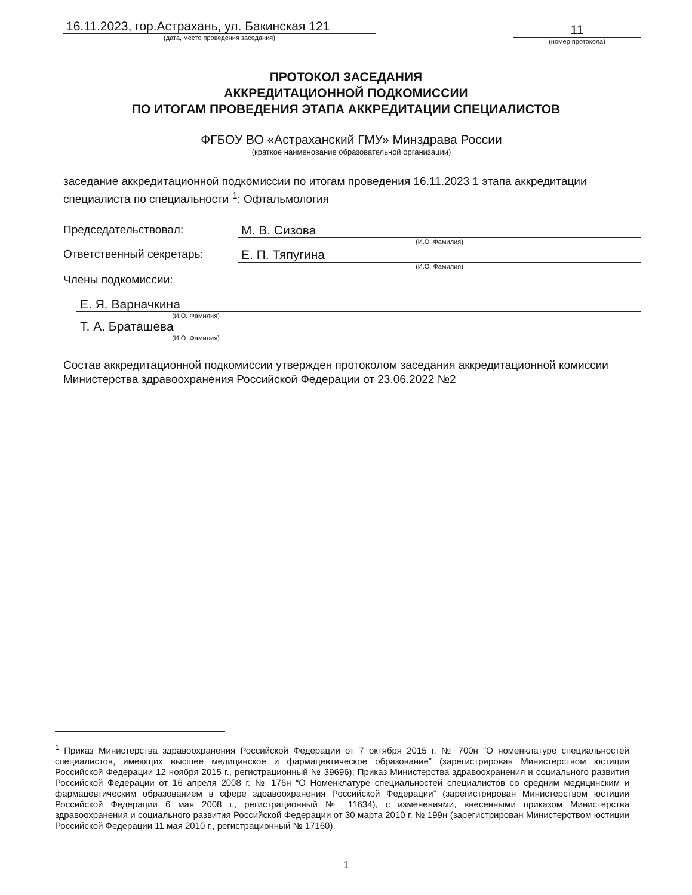16.11.2023, гор.Астрахань, ул. Бакинская 121
(дата, место проведения заседания)
11
(номер протокола)
ПРОТОКОЛ ЗАСЕДАНИЯ
АККРЕДИТАЦИОННОЙ ПОДКОМИССИИ
ПО ИТОГАМ ПРОВЕДЕНИЯ ЭТАПА АККРЕДИТАЦИИ СПЕЦИАЛИСТОВ
ФГБОУ ВО «Астраханский ГМУ» Минздрава России
(краткое наименование образовательной организации)
заседание аккредитационной подкомиссии по итогам проведения 16.11.2023 1 этапа аккредитации специалиста по специальности <sup>1</sup>: Офтальмология
Председательствовал: М. В. Сизова
(И.О. Фамилия)
Ответственный секретарь: Е. П. Тяпугина
(И.О. Фамилия)
Члены подкомиссии:
Е. Я. Варначкина
(И.О. Фамилия)
Т. А. Браташева
(И.О. Фамилия)
Состав аккредитационной подкомиссии утвержден протоколом заседания аккредитационной комиссии Министерства здравоохранения Российской Федерации от 23.06.2022 №2
<sup>1</sup> Приказ Министерства здравоохранения Российской Федерации от 7 октября 2015 г. № 700н “О номенклатуре специальностей специалистов, имеющих высшее медицинское и фармацевтическое образование” (зарегистрирован Министерством юстиции Российской Федерации 12 ноября 2015 г., регистрационный № 39696); Приказ Министерства здравоохранения и социального развития Российской Федерации от 16 апреля 2008 г. № 176н “О Номенклатуре специальностей специалистов со средним медицинским и фармацевтическим образованием в сфере здравоохранения Российской Федерации” (зарегистрирован Министерством юстиции Российской Федерации 6 мая 2008 г., регистрационный № 11634), с изменениями, внесенными приказом Министерства здравоохранения и социального развития Российской Федерации от 30 марта 2010 г. № 199н (зарегистрирован Министерством юстиции Российской Федерации 11 мая 2010 г., регистрационный № 17160).
1